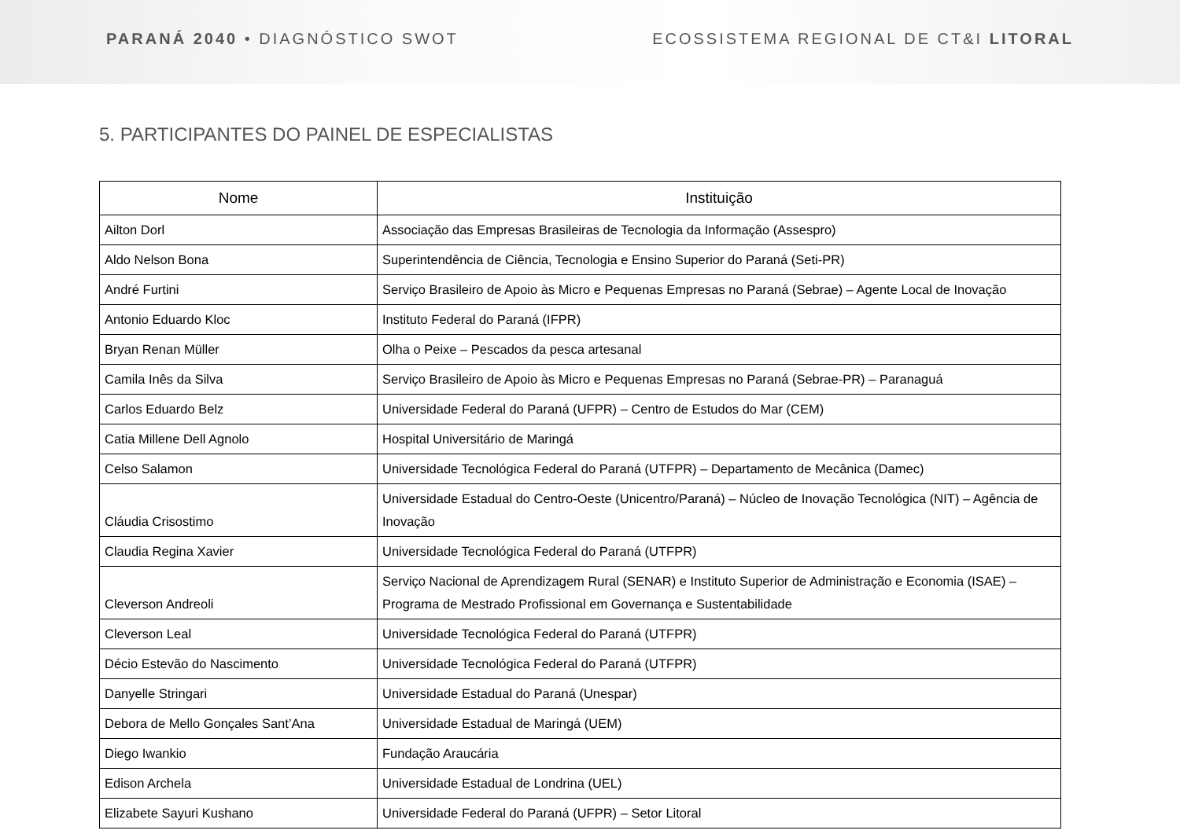PARANÁ 2040 • DIAGNÓSTICO SWOT
ECOSSISTEMA REGIONAL DE CT&I LITORAL
5. PARTICIPANTES DO PAINEL DE ESPECIALISTAS
| Nome | Instituição |
| --- | --- |
| Ailton Dorl | Associação das Empresas Brasileiras de Tecnologia da Informação (Assespro) |
| Aldo Nelson Bona | Superintendência de Ciência, Tecnologia e Ensino Superior do Paraná (Seti-PR) |
| André Furtini | Serviço Brasileiro de Apoio às Micro e Pequenas Empresas no Paraná (Sebrae) – Agente Local de Inovação |
| Antonio Eduardo Kloc | Instituto Federal do Paraná (IFPR) |
| Bryan Renan Müller | Olha o Peixe – Pescados da pesca artesanal |
| Camila Inês da Silva | Serviço Brasileiro de Apoio às Micro e Pequenas Empresas no Paraná (Sebrae-PR) – Paranaguá |
| Carlos Eduardo Belz | Universidade Federal do Paraná (UFPR) – Centro de Estudos do Mar (CEM) |
| Catia Millene Dell Agnolo | Hospital Universitário de Maringá |
| Celso Salamon | Universidade Tecnológica Federal do Paraná (UTFPR) – Departamento de Mecânica (Damec) |
| Cláudia Crisostimo | Universidade Estadual do Centro-Oeste (Unicentro/Paraná) – Núcleo de Inovação Tecnológica (NIT) – Agência de Inovação |
| Claudia Regina Xavier | Universidade Tecnológica Federal do Paraná (UTFPR) |
| Cleverson Andreoli | Serviço Nacional de Aprendizagem Rural (SENAR) e Instituto Superior de Administração e Economia (ISAE) – Programa de Mestrado Profissional em Governança e Sustentabilidade |
| Cleverson Leal | Universidade Tecnológica Federal do Paraná (UTFPR) |
| Décio Estevão do Nascimento | Universidade Tecnológica Federal do Paraná (UTFPR) |
| Danyelle Stringari | Universidade Estadual do Paraná (Unespar) |
| Debora de Mello Gonçales Sant’Ana | Universidade Estadual de Maringá (UEM) |
| Diego Iwankio | Fundação Araucária |
| Edison Archela | Universidade Estadual de Londrina (UEL) |
| Elizabete Sayuri Kushano | Universidade Federal do Paraná (UFPR) – Setor Litoral |